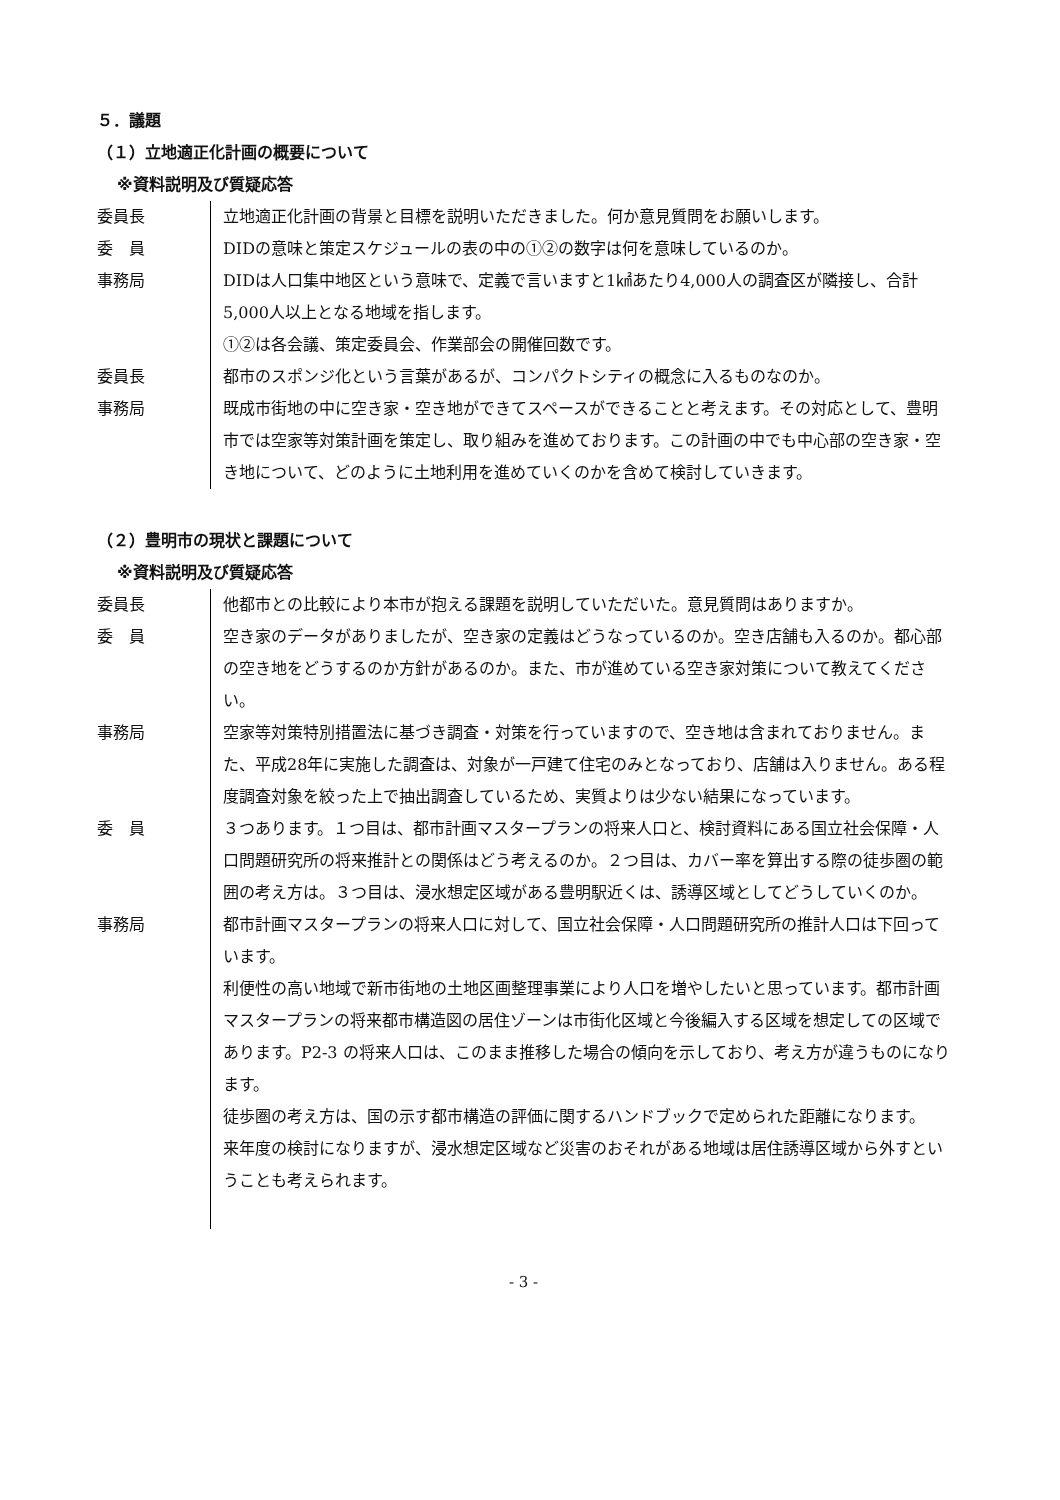５．議題
（１）立地適正化計画の概要について
※資料説明及び質疑応答
| 委員長 | 立地適正化計画の背景と目標を説明いただきました。何か意見質問をお願いします。 |
| 委 員 | DIDの意味と策定スケジュールの表の中の①②の数字は何を意味しているのか。 |
| 事務局 | DIDは人口集中地区という意味で、定義で言いますと1㎢あたり4,000人の調査区が隣接し、合計5,000人以上となる地域を指します。 ①②は各会議、策定委員会、作業部会の開催回数です。 |
| 委員長 | 都市のスポンジ化という言葉があるが、コンパクトシティの概念に入るものなのか。 |
| 事務局 | 既成市街地の中に空き家・空き地ができてスペースができることと考えます。その対応として、豊明市では空家等対策計画を策定し、取り組みを進めております。この計画の中でも中心部の空き家・空き地について、どのように土地利用を進めていくのかを含めて検討していきます。 |
（２）豊明市の現状と課題について
※資料説明及び質疑応答
| 委員長 | 他都市との比較により本市が抱える課題を説明していただいた。意見質問はありますか。 |
| 委 員 | 空き家のデータがありましたが、空き家の定義はどうなっているのか。空き店舗も入るのか。都心部の空き地をどうするのか方針があるのか。また、市が進めている空き家対策について教えてください。 |
| 事務局 | 空家等対策特別措置法に基づき調査・対策を行っていますので、空き地は含まれておりません。また、平成28年に実施した調査は、対象が一戸建て住宅のみとなっており、店舗は入りません。ある程度調査対象を絞った上で抽出調査しているため、実質よりは少ない結果になっています。 |
| 委 員 | ３つあります。１つ目は、都市計画マスタープランの将来人口と、検討資料にある国立社会保障・人口問題研究所の将来推計との関係はどう考えるのか。２つ目は、カバー率を算出する際の徒歩圏の範囲の考え方は。３つ目は、浸水想定区域がある豊明駅近くは、誘導区域としてどうしていくのか。 |
| 事務局 | 都市計画マスタープランの将来人口に対して、国立社会保障・人口問題研究所の推計人口は下回っています。 利便性の高い地域で新市街地の土地区画整理事業により人口を増やしたいと思っています。都市計画マスタープランの将来都市構造図の居住ゾーンは市街化区域と今後編入する区域を想定しての区域であります。P2-3 の将来人口は、このまま推移した場合の傾向を示しており、考え方が違うものになります。 徒歩圏の考え方は、国の示す都市構造の評価に関するハンドブックで定められた距離になります。 来年度の検討になりますが、浸水想定区域など災害のおそれがある地域は居住誘導区域から外すということも考えられます。 |
- 3 -